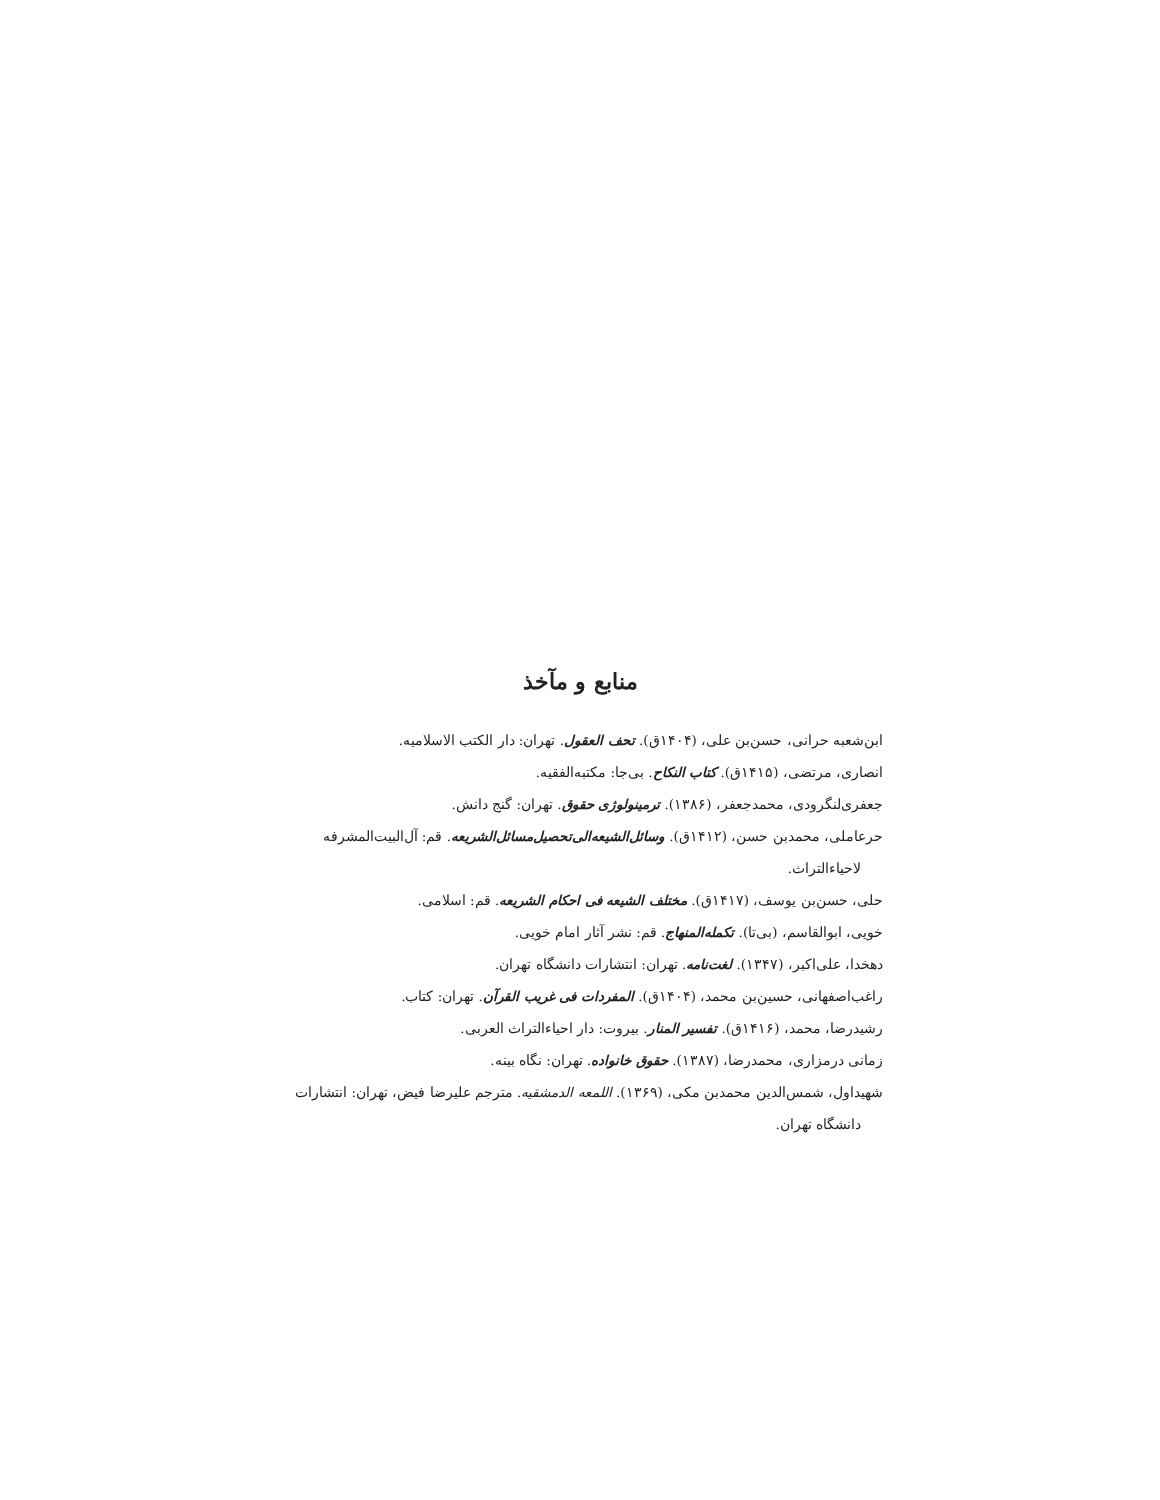منابع و مآخذ
ابن‌شعبه حرانی، حسن‌بن علی، (۱۴۰۴ق). تحف العقول. تهران: دار الکتب الاسلامیه.
انصاری، مرتضی، (۱۴۱۵ق). کتاب النکاح. بی‌جا: مکتبه‌الفقیه.
جعفری‌لنگرودی، محمدجعفر، (۱۳۸۶). ترمینولوژی حقوق. تهران: گنج دانش.
حرعاملی، محمدبن حسن، (۱۴۱۲ق). وسائل‌الشیعه‌الی‌تحصیل‌مسائل‌الشریعه. قم: آل‌البیت‌المشرفه لاحیاءالتراث.
حلی، حسن‌بن یوسف، (۱۴۱۷ق). مختلف الشیعه فی احکام الشریعه. قم: اسلامی.
خویی، ابوالقاسم، (بی‌تا). تکمله‌المنهاج. قم: نشر آثار امام خویی.
دهخدا، علی‌اکبر، (۱۳۴۷). لغت‌نامه. تهران: انتشارات دانشگاه تهران.
راغب‌اصفهانی، حسین‌بن محمد، (۱۴۰۴ق). المفردات فی غریب القرآن. تهران: کتاب.
رشیدرضا، محمد، (۱۴۱۶ق). تفسیر المنار. بیروت: دار احیاءالتراث العربی.
زمانی درمزاری، محمدرضا، (۱۳۸۷). حقوق خانواده. تهران: نگاه بینه.
شهیداول، شمس‌الدین محمدبن مکی، (۱۳۶۹). اللمعه الدمشقیه. مترجم علیرضا فیض، تهران: انتشارات دانشگاه تهران.